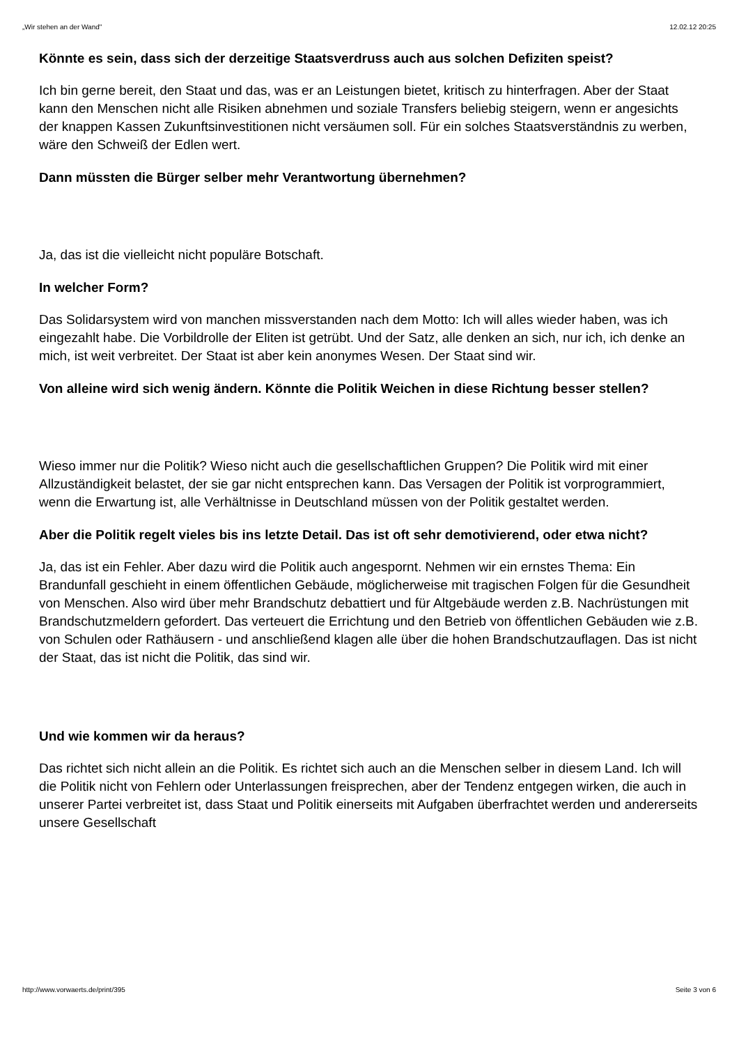„Wir stehen an der Wand" 12.02.12 20:25
Könnte es sein, dass sich der derzeitige Staatsverdruss auch aus solchen Defiziten speist?
Ich bin gerne bereit, den Staat und das, was er an Leistungen bietet, kritisch zu hinterfragen. Aber der Staat kann den Menschen nicht alle Risiken abnehmen und soziale Transfers beliebig steigern, wenn er angesichts der knappen Kassen Zukunftsinvestitionen nicht versäumen soll. Für ein solches Staatsverständnis zu werben, wäre den Schweiß der Edlen wert.
Dann müssten die Bürger selber mehr Verantwortung übernehmen?
Ja, das ist die vielleicht nicht populäre Botschaft.
In welcher Form?
Das Solidarsystem wird von manchen missverstanden nach dem Motto: Ich will alles wieder haben, was ich eingezahlt habe. Die Vorbildrolle der Eliten ist getrübt. Und der Satz, alle denken an sich, nur ich, ich denke an mich, ist weit verbreitet. Der Staat ist aber kein anonymes Wesen. Der Staat sind wir.
Von alleine wird sich wenig ändern. Könnte die Politik Weichen in diese Richtung besser stellen?
Wieso immer nur die Politik? Wieso nicht auch die gesellschaftlichen Gruppen? Die Politik wird mit einer Allzuständigkeit belastet, der sie gar nicht entsprechen kann. Das Versagen der Politik ist vorprogrammiert, wenn die Erwartung ist, alle Verhältnisse in Deutschland müssen von der Politik gestaltet werden.
Aber die Politik regelt vieles bis ins letzte Detail. Das ist oft sehr demotivierend, oder etwa nicht?
Ja, das ist ein Fehler. Aber dazu wird die Politik auch angespornt. Nehmen wir ein ernstes Thema: Ein Brandunfall geschieht in einem öffentlichen Gebäude, möglicherweise mit tragischen Folgen für die Gesundheit von Menschen. Also wird über mehr Brandschutz debattiert und für Altgebäude werden z.B. Nachrüstungen mit Brandschutzmeldern gefordert. Das verteuert die Errichtung und den Betrieb von öffentlichen Gebäuden wie z.B. von Schulen oder Rathäusern - und anschließend klagen alle über die hohen Brandschutzauflagen. Das ist nicht der Staat, das ist nicht die Politik, das sind wir.
Und wie kommen wir da heraus?
Das richtet sich nicht allein an die Politik. Es richtet sich auch an die Menschen selber in diesem Land. Ich will die Politik nicht von Fehlern oder Unterlassungen freisprechen, aber der Tendenz entgegen wirken, die auch in unserer Partei verbreitet ist, dass Staat und Politik einerseits mit Aufgaben überfrachtet werden und andererseits unsere Gesellschaft
http://www.vorwaerts.de/print/395 Seite 3 von 6